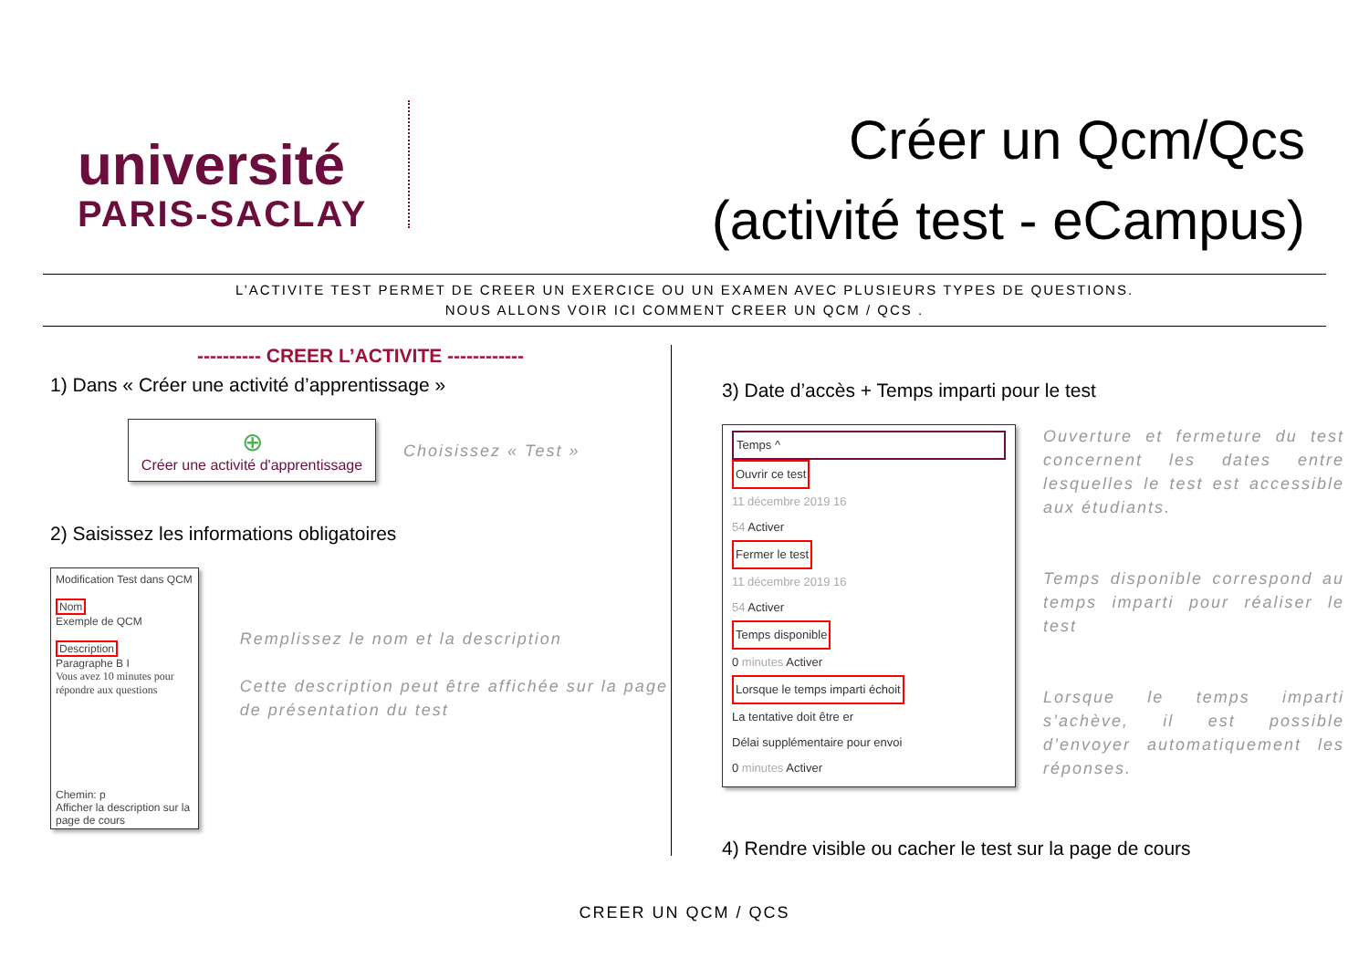université
PARIS-SACLAY
Créer un Qcm/Qcs
(activité test - eCampus)
L’ACTIVITE TEST PERMET DE CREER UN EXERCICE OU UN EXAMEN AVEC PLUSIEURS TYPES DE QUESTIONS.
NOUS ALLONS VOIR ICI COMMENT CREER UN QCM / QCS .
---------- CREER L’ACTIVITE ------------
1) Dans « Créer une activité d’apprentissage »
⊕
Créer une activité d'apprentissage
Choisissez « Test »
2) Saisissez les informations obligatoires
Modification Test dans QCM
Nom
Exemple de QCM
Description
Paragraphe B I
Vous avez 10 minutes pour répondre aux questions
Chemin: p
Afficher la description sur la page de cours
Remplissez le nom et la description
Cette description peut être affichée sur la page de présentation du test
3) Date d’accès + Temps imparti pour le test
Temps ^
Ouvrir ce test
11 décembre 2019 16
54 Activer
Fermer le test
11 décembre 2019 16
54 Activer
Temps disponible
0 minutes Activer
Lorsque le temps imparti échoit
La tentative doit être er
Délai supplémentaire pour envoi
0 minutes Activer
Ouverture et fermeture du test concernent les dates entre lesquelles le test est accessible aux étudiants.
Temps disponible correspond au temps imparti pour réaliser le test
Lorsque le temps imparti s’achève, il est possible d’envoyer automatiquement les réponses.
4) Rendre visible ou cacher le test sur la page de cours
CREER UN QCM / QCS